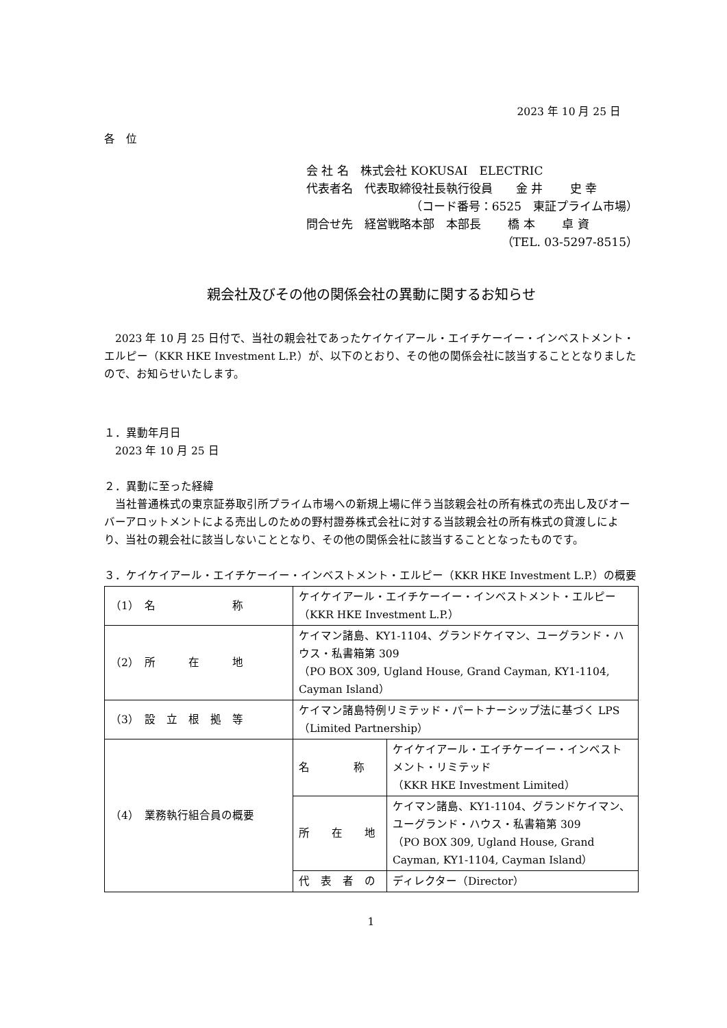2023 年 10 月 25 日
各　位
会 社 名　株式会社 KOKUSAI　ELECTRIC
代表者名　代表取締役社長執行役員　　金 井　　 史 幸
（コード番号：6525　東証プライム市場）
問合せ先　経営戦略本部　本部長　　 橋 本　　 卓 資
（TEL. 03-5297-8515）
親会社及びその他の関係会社の異動に関するお知らせ
　2023 年 10 月 25 日付で、当社の親会社であったケイケイアール・エイチケーイー・インベストメント・エルピー（KKR HKE Investment L.P.）が、以下のとおり、その他の関係会社に該当することとなりましたので、お知らせいたします。
１．異動年月日
　2023 年 10 月 25 日
２．異動に至った経緯
　当社普通株式の東京証券取引所プライム市場への新規上場に伴う当該親会社の所有株式の売出し及びオーバーアロットメントによる売出しのための野村證券株式会社に対する当該親会社の所有株式の貸渡しにより、当社の親会社に該当しないこととなり、その他の関係会社に該当することとなったものです。
３．ケイケイアール・エイチケーイー・インベストメント・エルピー（KKR HKE Investment L.P.）の概要
| （1） 名 称 | ケイケイアール・エイチケーイー・インベストメント・エルピー（KKR HKE Investment L.P.） | |
| （2） 所 在 地 | ケイマン諸島、KY1-1104、グランドケイマン、ユーグランド・ハウス・私書箱第 309 （PO BOX 309, Ugland House, Grand Cayman, KY1-1104, Cayman Island） | |
| （3） 設 立 根 拠 等 | ケイマン諸島特例リミテッド・パートナーシップ法に基づく LPS（Limited Partnership） | |
| （4） 業務執行組合員の概要 | 名 称 | ケイケイアール・エイチケーイー・インベストメント・リミテッド （KKR HKE Investment Limited） |
| | 所 在 地 | ケイマン諸島、KY1-1104、グランドケイマン、ユーグランド・ハウス・私書箱第 309 （PO BOX 309, Ugland House, Grand Cayman, KY1-1104, Cayman Island） |
| | 代 表 者 の | ディレクター（Director） |
1